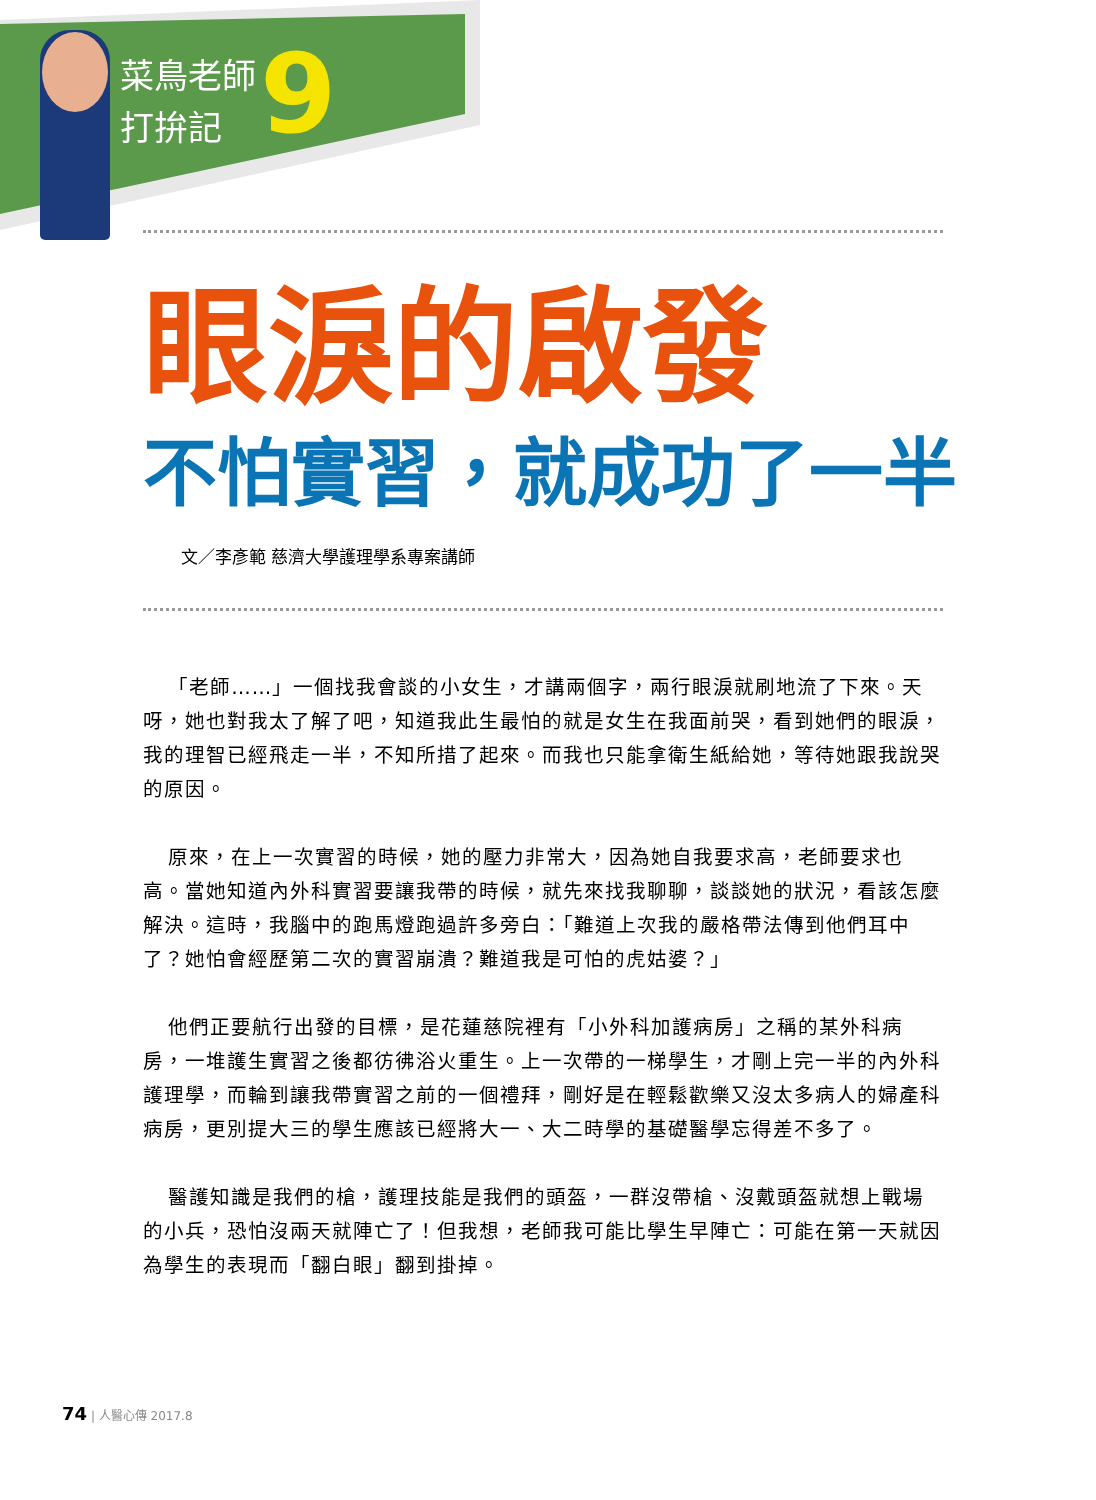菜鳥老師
打拚記
9
眼淚的啟發
不怕實習，就成功了一半
文／李彥範 慈濟大學護理學系專案講師
「老師……」一個找我會談的小女生，才講兩個字，兩行眼淚就刷地流了下來。天呀，她也對我太了解了吧，知道我此生最怕的就是女生在我面前哭，看到她們的眼淚，我的理智已經飛走一半，不知所措了起來。而我也只能拿衛生紙給她，等待她跟我說哭的原因。
原來，在上一次實習的時候，她的壓力非常大，因為她自我要求高，老師要求也高。當她知道內外科實習要讓我帶的時候，就先來找我聊聊，談談她的狀況，看該怎麼解決。這時，我腦中的跑馬燈跑過許多旁白：「難道上次我的嚴格帶法傳到他們耳中了？她怕會經歷第二次的實習崩潰？難道我是可怕的虎姑婆？」
他們正要航行出發的目標，是花蓮慈院裡有「小外科加護病房」之稱的某外科病房，一堆護生實習之後都彷彿浴火重生。上一次帶的一梯學生，才剛上完一半的內外科護理學，而輪到讓我帶實習之前的一個禮拜，剛好是在輕鬆歡樂又沒太多病人的婦產科病房，更別提大三的學生應該已經將大一、大二時學的基礎醫學忘得差不多了。
醫護知識是我們的槍，護理技能是我們的頭盔，一群沒帶槍、沒戴頭盔就想上戰場的小兵，恐怕沒兩天就陣亡了！但我想，老師我可能比學生早陣亡：可能在第一天就因為學生的表現而「翻白眼」翻到掛掉。
74 | 人醫心傳 2017.8